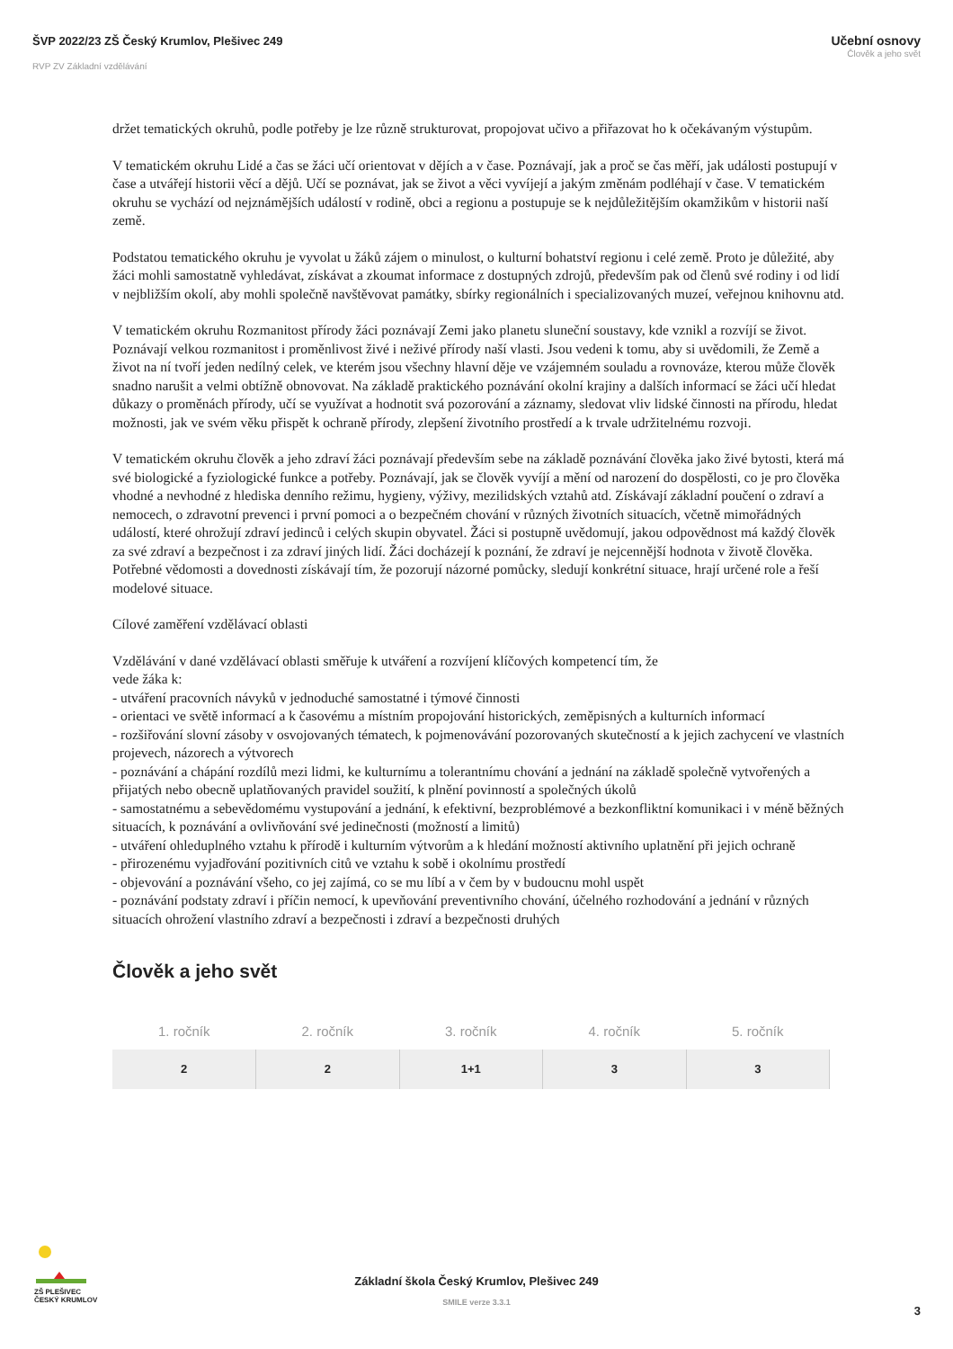ŠVP 2022/23 ZŠ Český Krumlov, Plešivec 249
RVP ZV Základní vzdělávání
Učební osnovy
Člověk a jeho svět
držet tematických okruhů, podle potřeby je lze různě strukturovat, propojovat učivo a přiřazovat ho k očekávaným výstupům.
V tematickém okruhu Lidé a čas se žáci učí orientovat v dějích a v čase. Poznávají, jak a proč se čas měří, jak události postupují v čase a utvářejí historii věcí a dějů. Učí se poznávat, jak se život a věci vyvíjejí a jakým změnám podléhají v čase. V tematickém okruhu se vychází od nejznámějších událostí v rodině, obci a regionu a postupuje se k nejdůležitějším okamžikům v historii naší země.
Podstatou tematického okruhu je vyvolat u žáků zájem o minulost, o kulturní bohatství regionu i celé země. Proto je důležité, aby žáci mohli samostatně vyhledávat, získávat a zkoumat informace z dostupných zdrojů, především pak od členů své rodiny i od lidí v nejbližším okolí, aby mohli společně navštěvovat památky, sbírky regionálních i specializovaných muzeí, veřejnou knihovnu atd.
V tematickém okruhu Rozmanitost přírody žáci poznávají Zemi jako planetu sluneční soustavy, kde vznikl a rozvíjí se život. Poznávají velkou rozmanitost i proměnlivost živé i neživé přírody naší vlasti. Jsou vedeni k tomu, aby si uvědomili, že Země a život na ní tvoří jeden nedílný celek, ve kterém jsou všechny hlavní děje ve vzájemném souladu a rovnováze, kterou může člověk snadno narušit a velmi obtížně obnovovat. Na základě praktického poznávání okolní krajiny a dalších informací se žáci učí hledat důkazy o proměnách přírody, učí se využívat a hodnotit svá pozorování a záznamy, sledovat vliv lidské činnosti na přírodu, hledat možnosti, jak ve svém věku přispět k ochraně přírody, zlepšení životního prostředí a k trvale udržitelnému rozvoji.
V tematickém okruhu člověk a jeho zdraví žáci poznávají především sebe na základě poznávání člověka jako živé bytosti, která má své biologické a fyziologické funkce a potřeby. Poznávají, jak se člověk vyvíjí a mění od narození do dospělosti, co je pro člověka vhodné a nevhodné z hlediska denního režimu, hygieny, výživy, mezilidských vztahů atd. Získávají základní poučení o zdraví a nemocech, o zdravotní prevenci i první pomoci a o bezpečném chování v různých životních situacích, včetně mimořádných událostí, které ohrožují zdraví jedinců i celých skupin obyvatel. Žáci si postupně uvědomují, jakou odpovědnost má každý člověk za své zdraví a bezpečnost i za zdraví jiných lidí. Žáci docházejí k poznání, že zdraví je nejcennější hodnota v životě člověka. Potřebné vědomosti a dovednosti získávají tím, že pozorují názorné pomůcky, sledují konkrétní situace, hrají určené role a řeší modelové situace.
Cílové zaměření vzdělávací oblasti
Vzdělávání v dané vzdělávací oblasti směřuje k utváření a rozvíjení klíčových kompetencí tím, že
vede žáka k:
- utváření pracovních návyků v jednoduché samostatné i týmové činnosti
- orientaci ve světě informací a k časovému a místním propojování historických, zeměpisných a kulturních informací
- rozšiřování slovní zásoby v osvojovaných tématech, k pojmenovávání pozorovaných skutečností a k jejich zachycení ve vlastních projevech, názorech a výtvorech
- poznávání a chápání rozdílů mezi lidmi, ke kulturnímu a tolerantnímu chování a jednání na základě společně vytvořených a přijatých nebo obecně uplatňovaných pravidel soužití, k plnění povinností a společných úkolů
- samostatnému a sebevědomému vystupování a jednání, k efektivní, bezproblémové a bezkonfliktní komunikaci i v méně běžných situacích, k poznávání a ovlivňování své jedinečnosti (možností a limitů)
- utváření ohleduplného vztahu k přírodě i kulturním výtvorům a k hledání možností aktivního uplatnění při jejich ochraně
- přirozenému vyjadřování pozitivních citů ve vztahu k sobě i okolnímu prostředí
- objevování a poznávání všeho, co jej zajímá, co se mu líbí a v čem by v budoucnu mohl uspět
- poznávání podstaty zdraví i příčin nemocí, k upevňování preventivního chování, účelného rozhodování a jednání v různých situacích ohrožení vlastního zdraví a bezpečnosti i zdraví a bezpečnosti druhých
Člověk a jeho svět
| 1. ročník | 2. ročník | 3. ročník | 4. ročník | 5. ročník |
| --- | --- | --- | --- | --- |
| 2 | 2 | 1+1 | 3 | 3 |
ZŠ PLEŠIVEC
ČESKÝ KRUMLOV
Základní škola Český Krumlov, Plešivec 249
SMILE verze 3.3.1
3